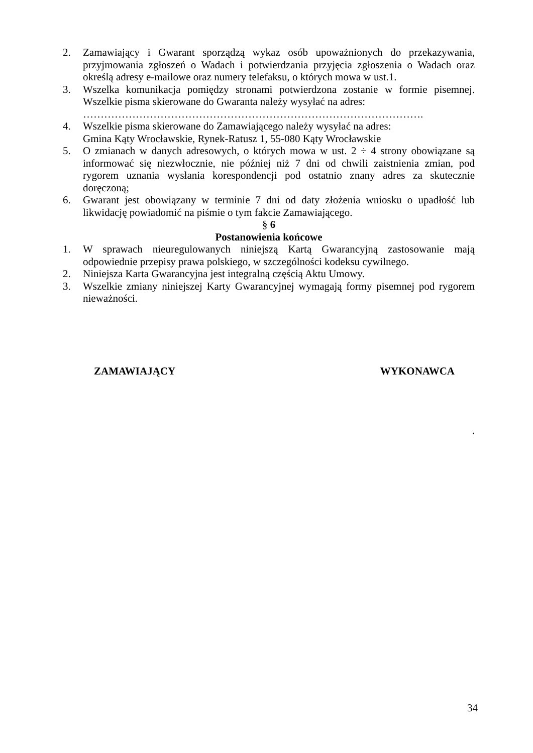2. Zamawiający i Gwarant sporządzą wykaz osób upoważnionych do przekazywania, przyjmowania zgłoszeń o Wadach i potwierdzania przyjęcia zgłoszenia o Wadach oraz określą adresy e-mailowe oraz numery telefaksu, o których mowa w ust.1.
3. Wszelka komunikacja pomiędzy stronami potwierdzona zostanie w formie pisemnej. Wszelkie pisma skierowane do Gwaranta należy wysyłać na adres:
…………………………………………………………………………………….
4. Wszelkie pisma skierowane do Zamawiającego należy wysyłać na adres:
Gmina Kąty Wrocławskie, Rynek-Ratusz 1, 55-080 Kąty Wrocławskie
5. O zmianach w danych adresowych, o których mowa w ust. 2 ÷ 4 strony obowiązane są informować się niezwłocznie, nie później niż 7 dni od chwili zaistnienia zmian, pod rygorem uznania wysłania korespondencji pod ostatnio znany adres za skutecznie doręczoną;
6. Gwarant jest obowiązany w terminie 7 dni od daty złożenia wniosku o upadłość lub likwidację powiadomić na piśmie o tym fakcie Zamawiającego.
§ 6
Postanowienia końcowe
1. W sprawach nieuregulowanych niniejszą Kartą Gwarancyjną zastosowanie mają odpowiednie przepisy prawa polskiego, w szczególności kodeksu cywilnego.
2. Niniejsza Karta Gwarancyjna jest integralną częścią Aktu Umowy.
3. Wszelkie zmiany niniejszej Karty Gwarancyjnej wymagają formy pisemnej pod rygorem nieważności.
ZAMAWIAJĄCY WYKONAWCA
.
34